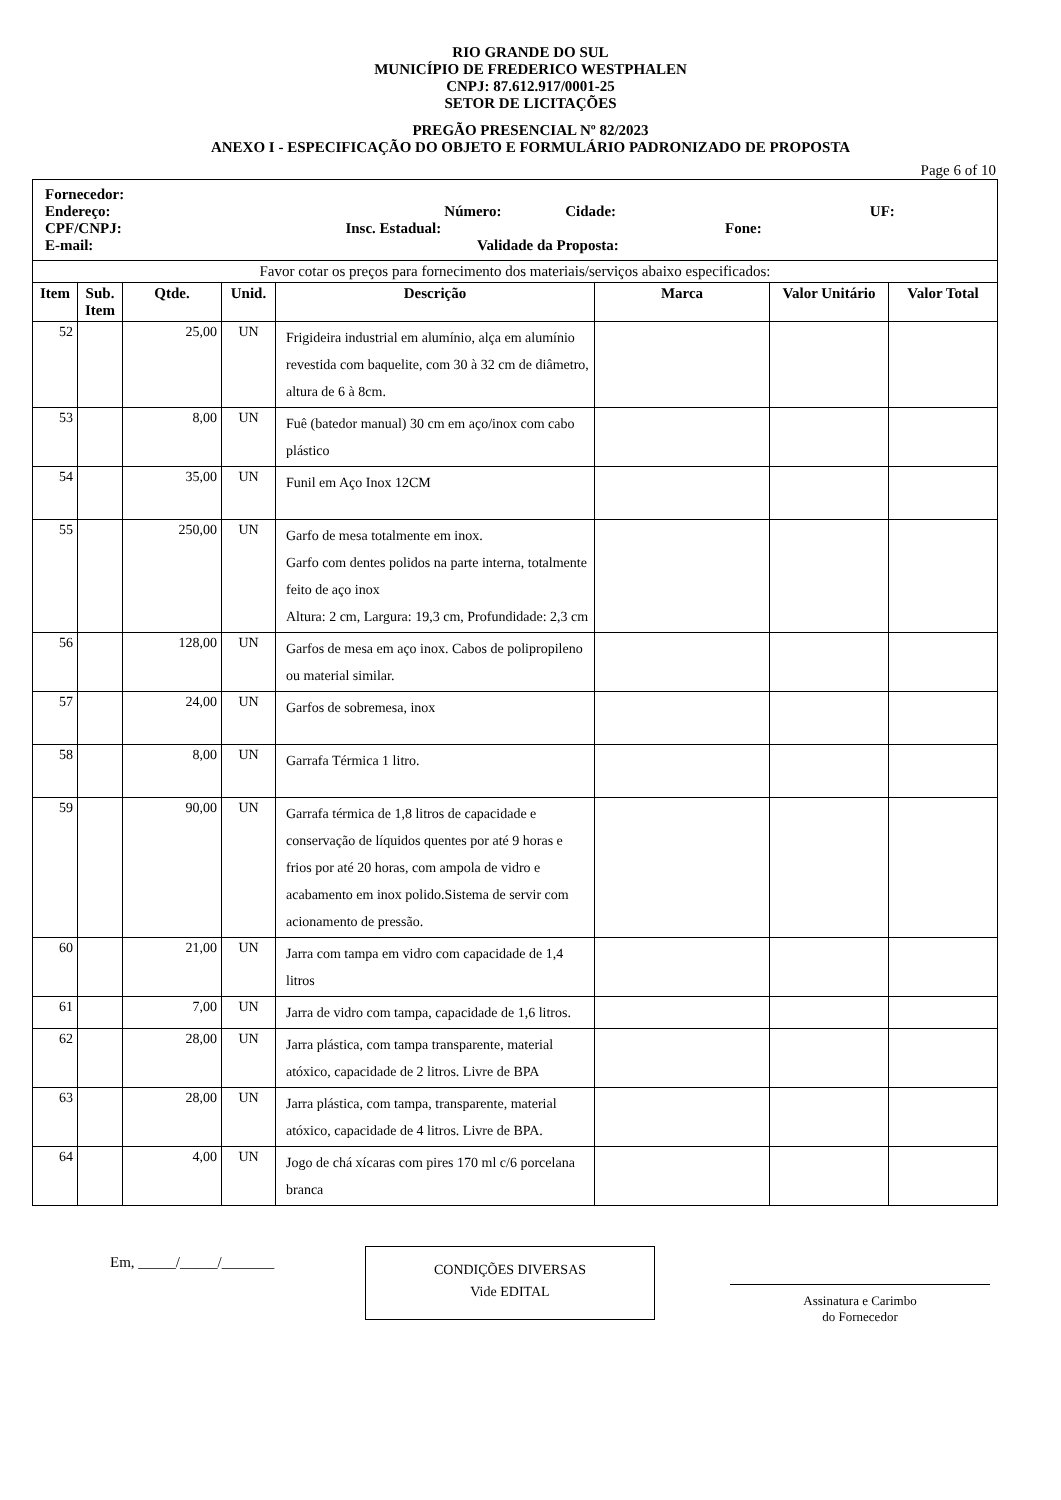RIO GRANDE DO SUL
MUNICÍPIO DE FREDERICO WESTPHALEN
CNPJ: 87.612.917/0001-25
SETOR DE LICITAÇÕES
PREGÃO PRESENCIAL Nº 82/2023
ANEXO I - ESPECIFICAÇÃO DO OBJETO E FORMULÁRIO PADRONIZADO DE PROPOSTA
Page 6 of 10
| Fornecedor: Endereço: Número: Cidade: UF: CPF/CNPJ: Insc. Estadual: Fone: E-mail: Validade da Proposta: | | | | | | | |
| Favor cotar os preços para fornecimento dos materiais/serviços abaixo especificados: | | | | | | | |
| Item | Sub. Item | Qtde. | Unid. | Descrição | Marca | Valor Unitário | Valor Total |
| 52 | | 25,00 | UN | Frigideira industrial em alumínio, alça em alumínio revestida com baquelite, com 30 à 32 cm de diâmetro, altura de 6 à 8cm. | | | |
| 53 | | 8,00 | UN | Fuê (batedor manual) 30 cm em aço/inox com cabo plástico | | | |
| 54 | | 35,00 | UN | Funil em Aço Inox 12CM | | | |
| 55 | | 250,00 | UN | Garfo de mesa totalmente em inox. Garfo com dentes polidos na parte interna, totalmente feito de aço inox Altura: 2 cm, Largura: 19,3 cm, Profundidade: 2,3 cm | | | |
| 56 | | 128,00 | UN | Garfos de mesa em aço inox. Cabos de polipropileno ou material similar. | | | |
| 57 | | 24,00 | UN | Garfos de sobremesa, inox | | | |
| 58 | | 8,00 | UN | Garrafa Térmica 1 litro. | | | |
| 59 | | 90,00 | UN | Garrafa térmica de 1,8 litros de capacidade e conservação de líquidos quentes por até 9 horas e frios por até 20 horas, com ampola de vidro e acabamento em inox polido.Sistema de servir com acionamento de pressão. | | | |
| 60 | | 21,00 | UN | Jarra com tampa em vidro com capacidade de 1,4 litros | | | |
| 61 | | 7,00 | UN | Jarra de vidro com tampa, capacidade de 1,6 litros. | | | |
| 62 | | 28,00 | UN | Jarra plástica, com tampa transparente, material atóxico, capacidade de 2 litros. Livre de BPA | | | |
| 63 | | 28,00 | UN | Jarra plástica, com tampa, transparente, material atóxico, capacidade de 4 litros. Livre de BPA. | | | |
| 64 | | 4,00 | UN | Jogo de chá xícaras com pires 170 ml c/6 porcelana branca | | | |
Em, _____/_____/_______
CONDIÇÕES DIVERSAS
Vide EDITAL
Assinatura e Carimbo
do Fornecedor